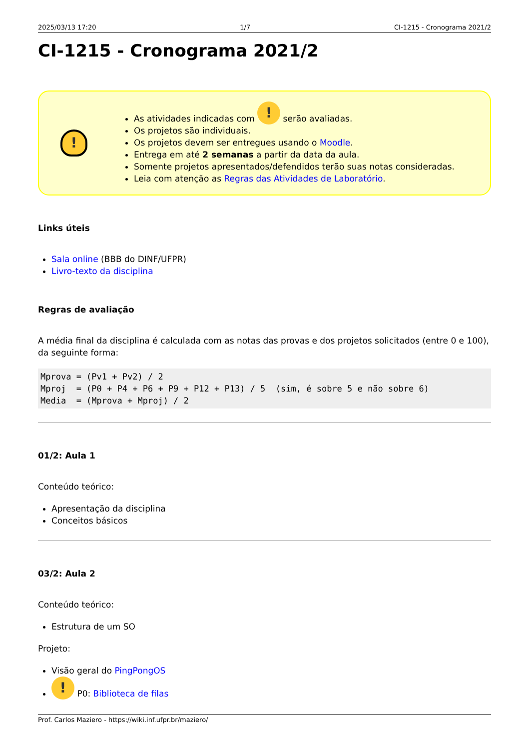2025/03/13 17:20 1/7 CI-1215 - Cronograma 2021/2
CI-1215 - Cronograma 2021/2
!
As atividades indicadas com ! serão avaliadas.
Os projetos são individuais.
Os projetos devem ser entregues usando o Moodle.
Entrega em até 2 semanas a partir da data da aula.
Somente projetos apresentados/defendidos terão suas notas consideradas.
Leia com atenção as Regras das Atividades de Laboratório.
Links úteis
Sala online (BBB do DINF/UFPR)
Livro-texto da disciplina
Regras de avaliação
A média final da disciplina é calculada com as notas das provas e dos projetos solicitados (entre 0 e 100), da seguinte forma:
Mprova = (Pv1 + Pv2) / 2
Mproj  = (P0 + P4 + P6 + P9 + P12 + P13) / 5  (sim, é sobre 5 e não sobre 6)
Media  = (Mprova + Mproj) / 2
01/2: Aula 1
Conteúdo teórico:
Apresentação da disciplina
Conceitos básicos
03/2: Aula 2
Conteúdo teórico:
Estrutura de um SO
Projeto:
Visão geral do PingPongOS
! P0: Biblioteca de filas
Prof. Carlos Maziero - https://wiki.inf.ufpr.br/maziero/